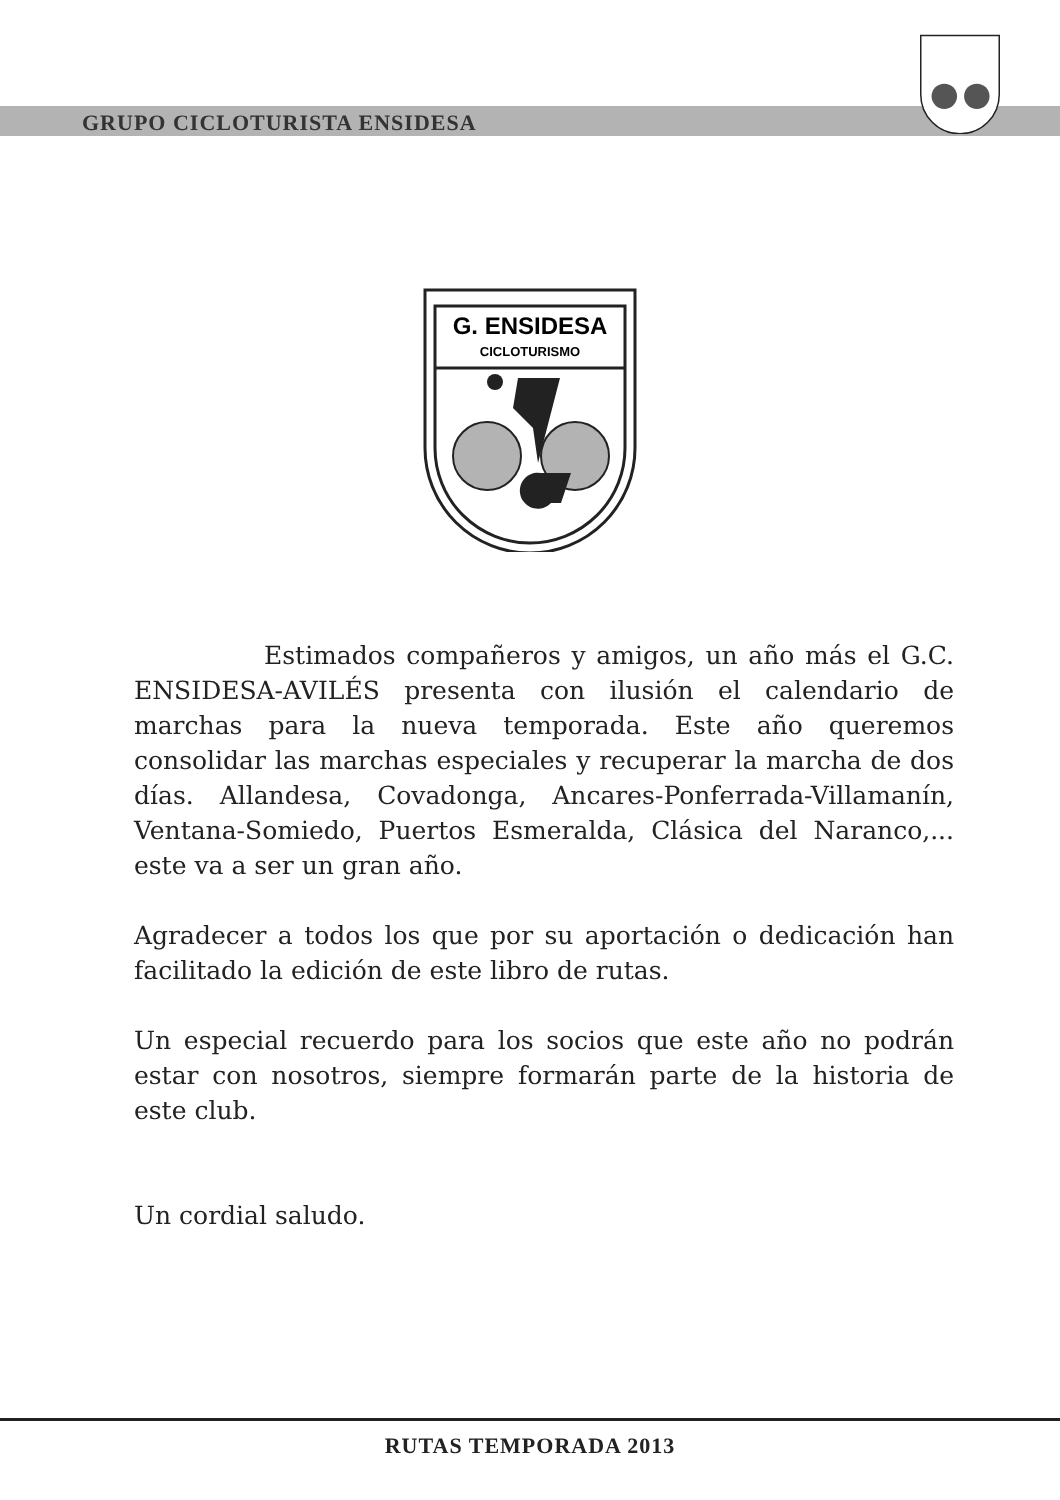GRUPO CICLOTURISTA ENSIDESA
G. ENSIDESA
CICLOTURISMO
Estimados compañeros y amigos, un año más el G.C. ENSIDESA-AVILÉS presenta con ilusión el calendario de marchas para la nueva temporada. Este año queremos consolidar las marchas especiales y recuperar la marcha de dos días. Allandesa, Covadonga, Ancares-Ponferrada-Villamanín, Ventana-Somiedo, Puertos Esmeralda, Clásica del Naranco,... este va a ser un gran año.
Agradecer a todos los que por su aportación o dedicación han facilitado la edición de este libro de rutas.
Un especial recuerdo para los socios que este año no podrán estar con nosotros, siempre formarán parte de la historia de este club.
Un cordial saludo.
RUTAS TEMPORADA 2013